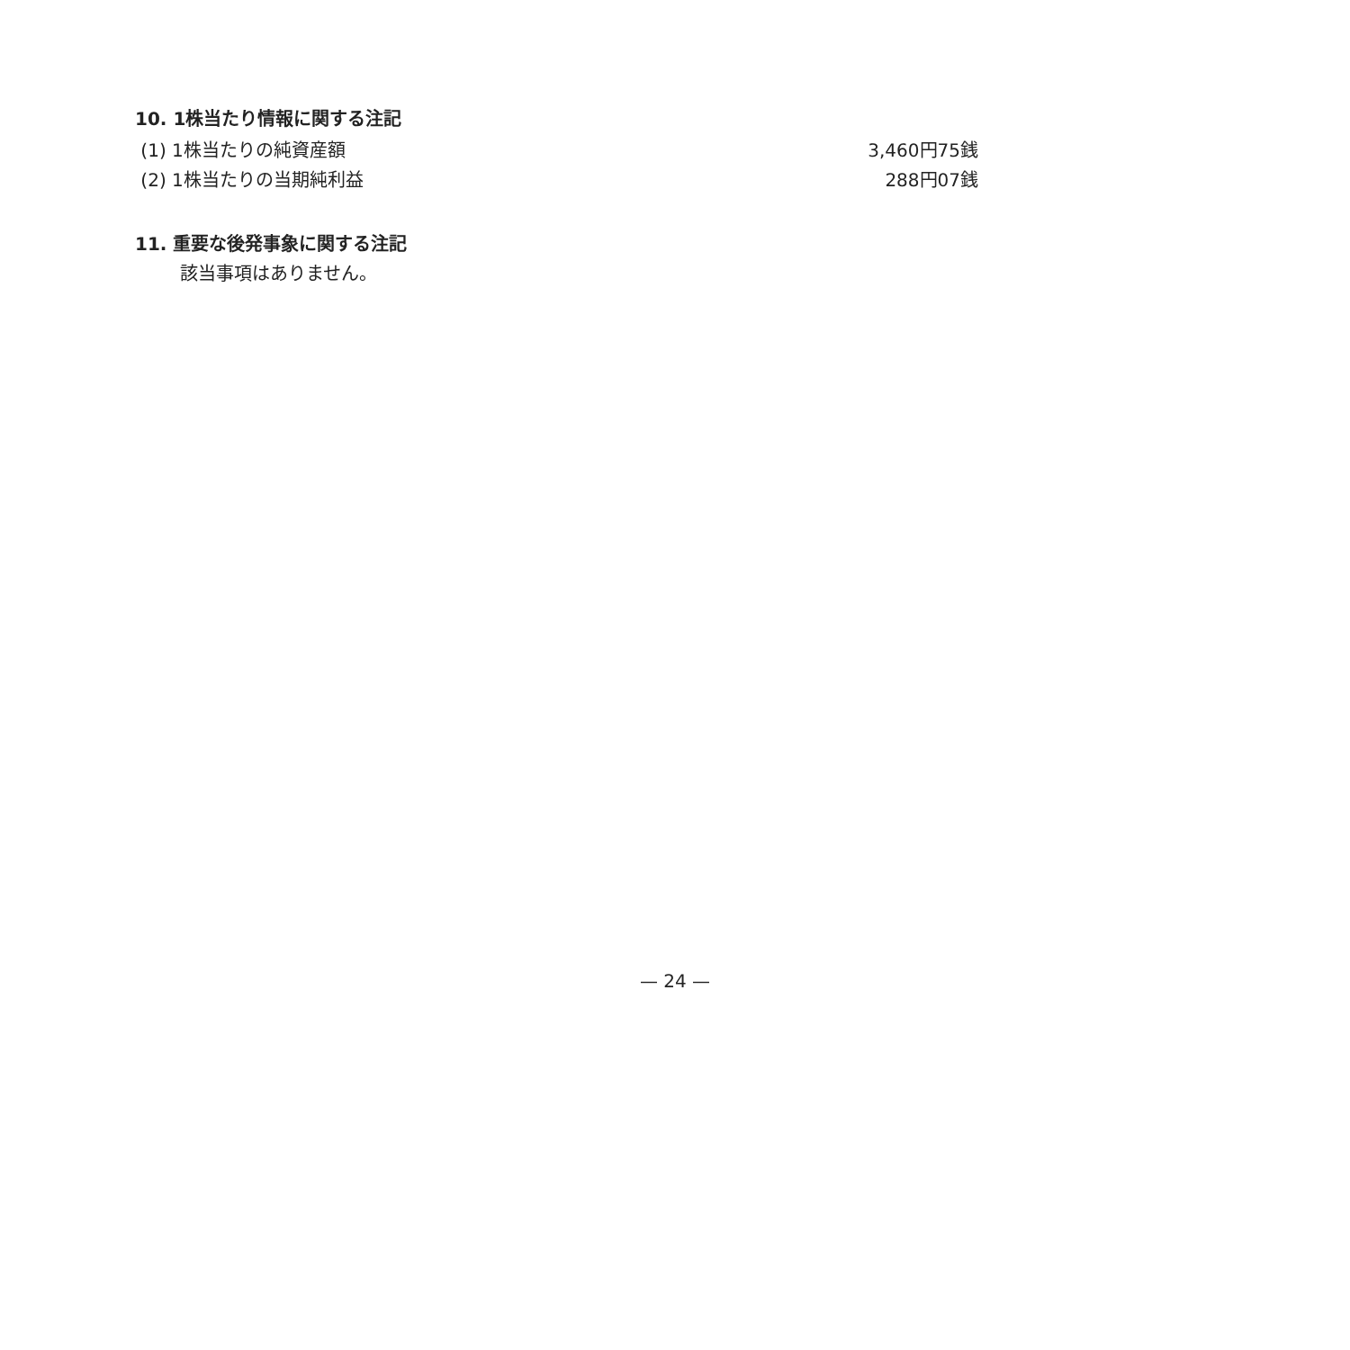10. 1株当たり情報に関する注記
| (1) 1株当たりの純資産額 | 3,460円75銭 |
| (2) 1株当たりの当期純利益 | 288円07銭 |
11. 重要な後発事象に関する注記
該当事項はありません。
— 24 —